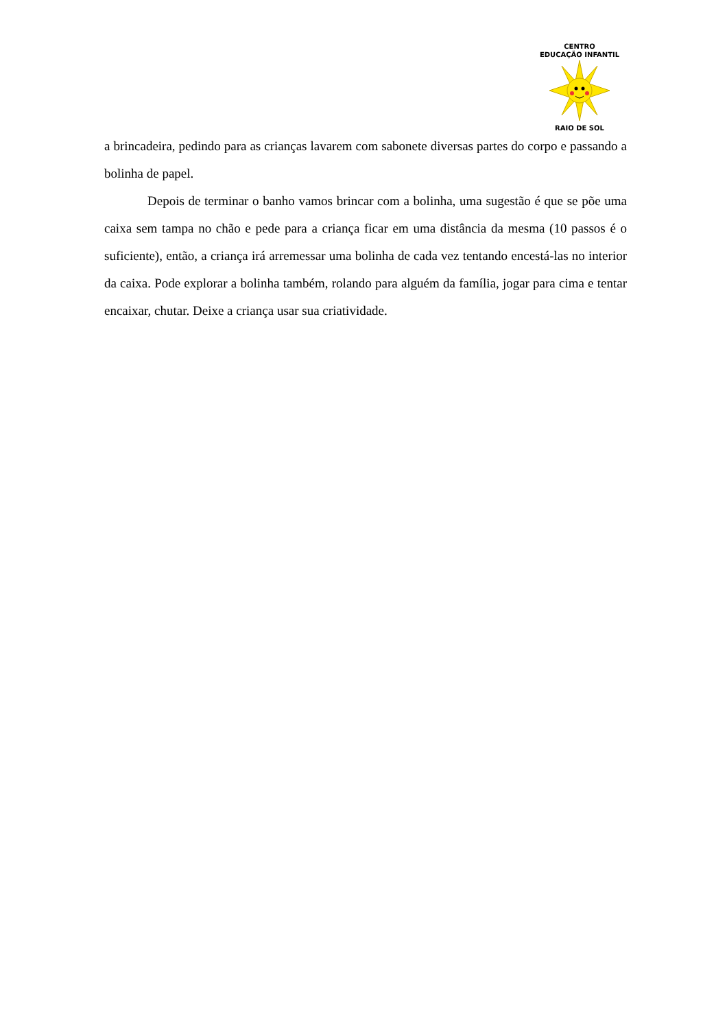CENTRO
EDUCAÇÃO INFANTIL
RAIO DE SOL
a brincadeira, pedindo para as crianças lavarem com sabonete diversas partes do corpo e passando a bolinha de papel.
Depois de terminar o banho vamos brincar com a bolinha, uma sugestão é que se põe uma caixa sem tampa no chão e pede para a criança ficar em uma distância da mesma (10 passos é o suficiente), então, a criança irá arremessar uma bolinha de cada vez tentando encestá-las no interior da caixa. Pode explorar a bolinha também, rolando para alguém da família, jogar para cima e tentar encaixar, chutar. Deixe a criança usar sua criatividade.